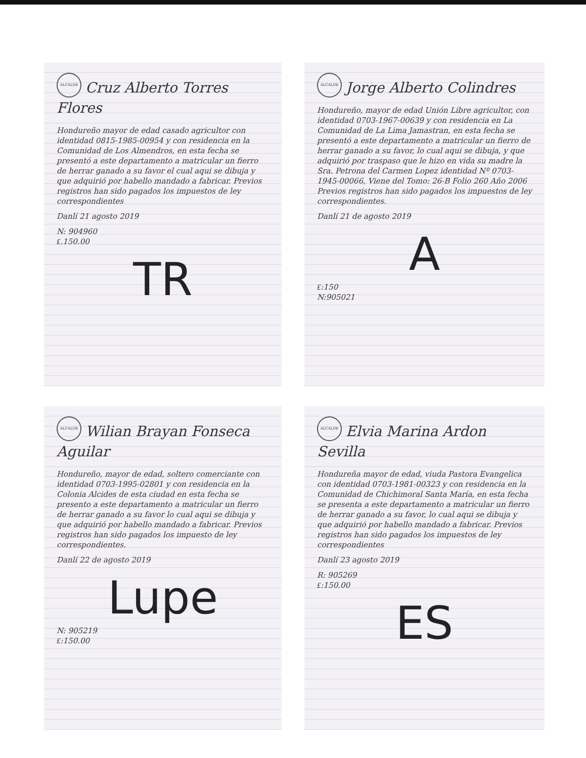ALCALDE
Cruz Alberto Torres Flores
Hondureño mayor de edad casado agricultor con identidad 0815-1985-00954 y con residencia en la Comunidad de Los Almendros, en esta fecha se presentó a este departamento a matricular un fierro de herrar ganado a su favor el cual aqui se dibuja y que adquirió por habello mandado a fabricar. Previos registros han sido pagados los impuestos de ley correspondientes
Danlí 21 agosto 2019
N: 904960
₤.150.00
TR
ALCALDE
Jorge Alberto Colindres
Hondureño, mayor de edad Unión Libre agricultor, con identidad 0703-1967-00639 y con residencia en La Comunidad de La Lima Jamastran, en esta fecha se presentó a este departamento a matricular un fierro de herrar ganado a su favor, lo cual aqui se dibuja, y que adquirió por traspaso que le hizo en vida su madre la Sra. Petrona del Carmen Lopez identidad Nº 0703-1945-00066, Viene del Tomo: 26-B Folio 260 Año 2006 Previos registros han sido pagados los impuestos de ley correspondientes.
Danlí 21 de agosto 2019
A
₤:150
N:905021
ALCALDE
Wilian Brayan Fonseca Aguilar
Hondureño, mayor de edad, soltero comerciante con identidad 0703-1995-02801 y con residencia en la Colonia Alcides de esta ciudad en esta fecha se presento a este departamento a matricular un fierro de herrar ganado a su favor lo cual aqui se dibuja y que adquirió por habello mandado a fabricar. Previos registros han sido pagados los impuesto de ley correspondientes.
Danlí 22 de agosto 2019
Lupe
N: 905219
₤:150.00
ALCALDE
Elvia Marina Ardon Sevilla
Hondureña mayor de edad, viuda Pastora Evangelica con identidad 0703-1981-00323 y con residencia en la Comunidad de Chichimoral Santa María, en esta fecha se presenta a este departamento a matricular un fierro de herrar ganado a su favor, lo cual aqui se dibuja y que adquirió por habello mandado a fabricar. Previos registros han sido pagados los impuestos de ley correspondientes
Danlí 23 agosto 2019
R: 905269
₤:150.00
ES